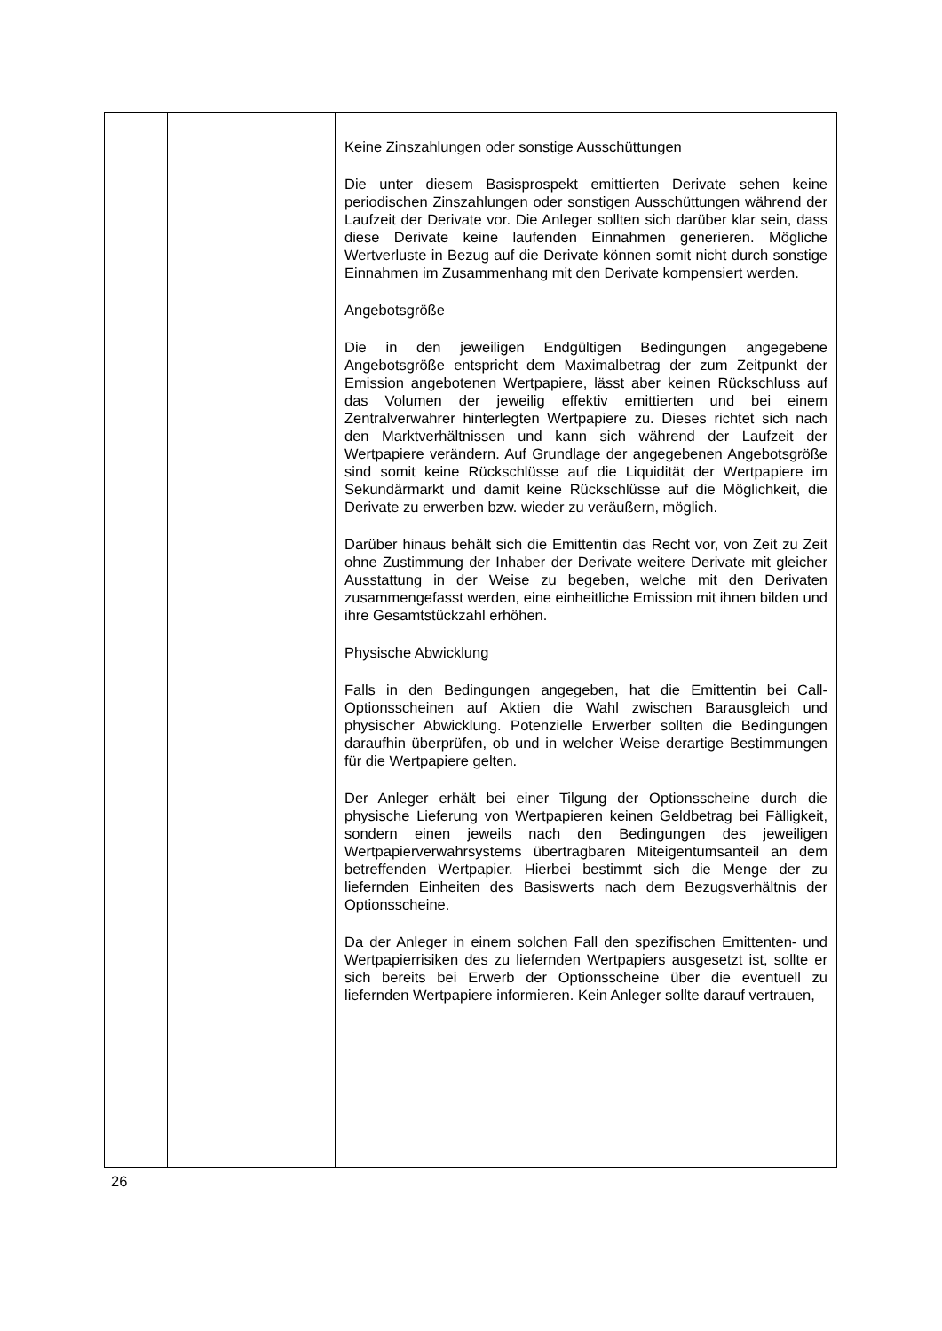| | | Keine Zinszahlungen oder sonstige Ausschüttungen Die unter diesem Basisprospekt emittierten Derivate sehen keine periodischen Zinszahlungen oder sonstigen Ausschüttungen während der Laufzeit der Derivate vor. Die Anleger sollten sich darüber klar sein, dass diese Derivate keine laufenden Einnahmen generieren. Mögliche Wertverluste in Bezug auf die Derivate können somit nicht durch sonstige Einnahmen im Zusammenhang mit den Derivate kompensiert werden. Angebotsgröße Die in den jeweiligen Endgültigen Bedingungen angegebene Angebotsgröße entspricht dem Maximalbetrag der zum Zeitpunkt der Emission angebotenen Wertpapiere, lässt aber keinen Rückschluss auf das Volumen der jeweilig effektiv emittierten und bei einem Zentralverwahrer hinterlegten Wertpapiere zu. Dieses richtet sich nach den Marktverhältnissen und kann sich während der Laufzeit der Wertpapiere verändern. Auf Grundlage der angegebenen Angebotsgröße sind somit keine Rückschlüsse auf die Liquidität der Wertpapiere im Sekundärmarkt und damit keine Rückschlüsse auf die Möglichkeit, die Derivate zu erwerben bzw. wieder zu veräußern, möglich. Darüber hinaus behält sich die Emittentin das Recht vor, von Zeit zu Zeit ohne Zustimmung der Inhaber der Derivate weitere Derivate mit gleicher Ausstattung in der Weise zu begeben, welche mit den Derivaten zusammengefasst werden, eine einheitliche Emission mit ihnen bilden und ihre Gesamtstückzahl erhöhen. Physische Abwicklung Falls in den Bedingungen angegeben, hat die Emittentin bei Call-Optionsscheinen auf Aktien die Wahl zwischen Barausgleich und physischer Abwicklung. Potenzielle Erwerber sollten die Bedingungen daraufhin überprüfen, ob und in welcher Weise derartige Bestimmungen für die Wertpapiere gelten. Der Anleger erhält bei einer Tilgung der Optionsscheine durch die physische Lieferung von Wertpapieren keinen Geldbetrag bei Fälligkeit, sondern einen jeweils nach den Bedingungen des jeweiligen Wertpapierverwahrsystems übertragbaren Miteigentumsanteil an dem betreffenden Wertpapier. Hierbei bestimmt sich die Menge der zu liefernden Einheiten des Basiswerts nach dem Bezugsverhältnis der Optionsscheine. Da der Anleger in einem solchen Fall den spezifischen Emittenten- und Wertpapierrisiken des zu liefernden Wertpapiers ausgesetzt ist, sollte er sich bereits bei Erwerb der Optionsscheine über die eventuell zu liefernden Wertpapiere informieren. Kein Anleger sollte darauf vertrauen, |
26